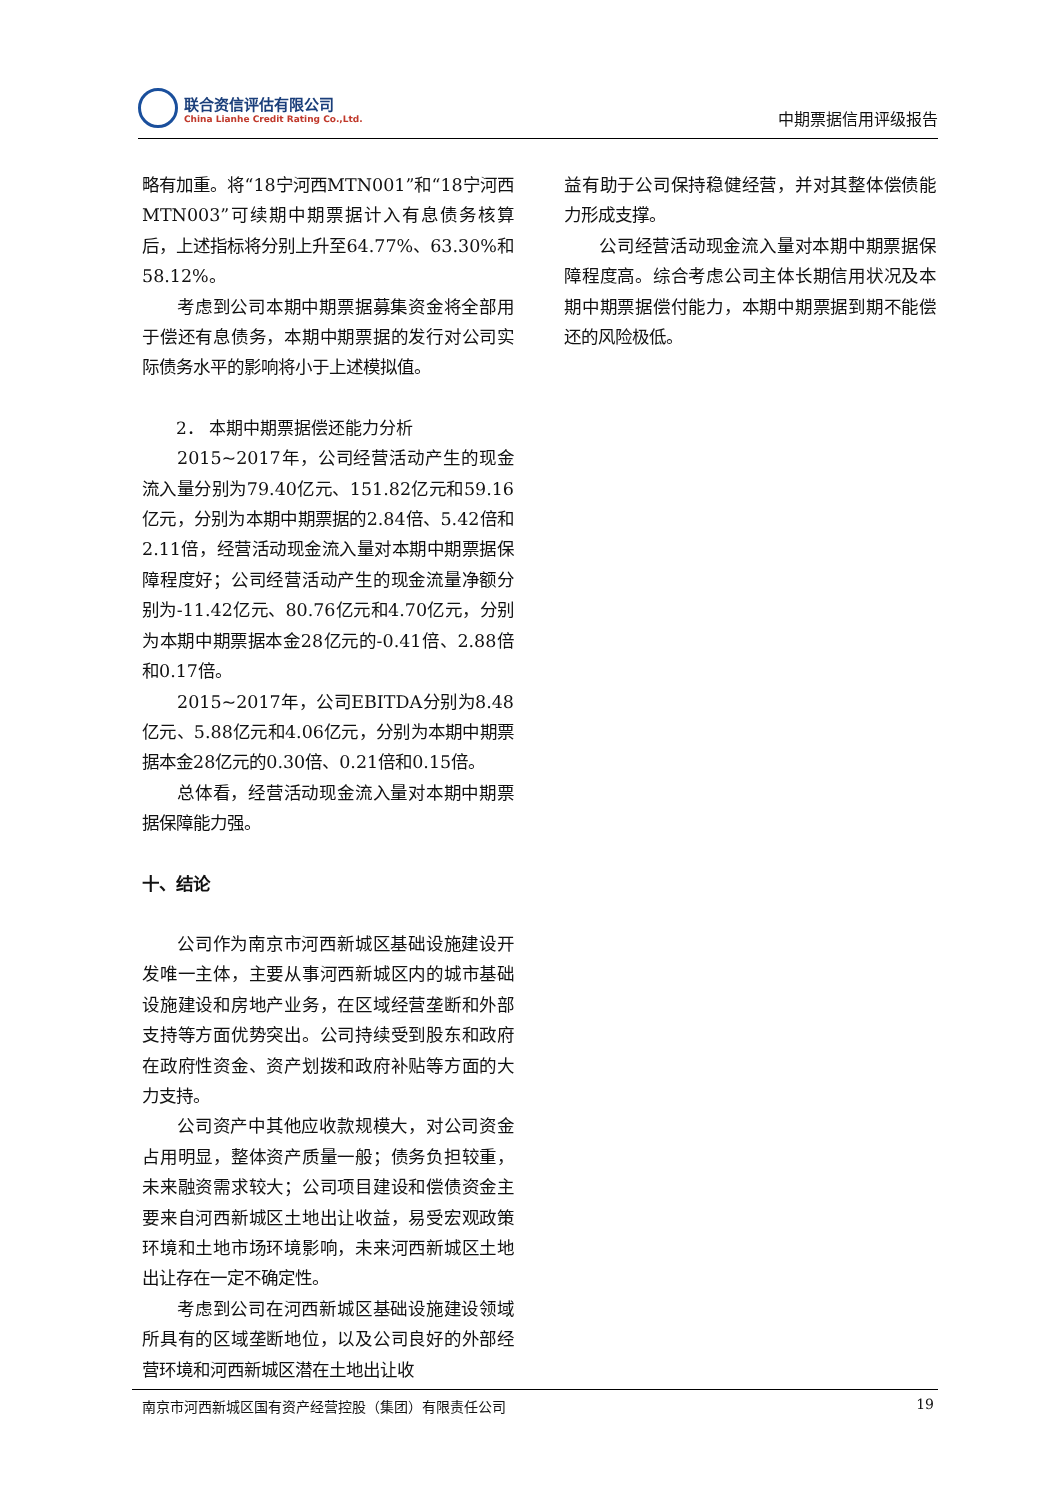联合资信评估有限公司
China Lianhe Credit Rating Co.,Ltd.
中期票据信用评级报告
略有加重。将“18宁河西MTN001”和“18宁河西MTN003”可续期中期票据计入有息债务核算后，上述指标将分别上升至64.77%、63.30%和58.12%。
考虑到公司本期中期票据募集资金将全部用于偿还有息债务，本期中期票据的发行对公司实际债务水平的影响将小于上述模拟值。
2． 本期中期票据偿还能力分析
2015~2017年，公司经营活动产生的现金流入量分别为79.40亿元、151.82亿元和59.16亿元，分别为本期中期票据的2.84倍、5.42倍和2.11倍，经营活动现金流入量对本期中期票据保障程度好；公司经营活动产生的现金流量净额分别为-11.42亿元、80.76亿元和4.70亿元，分别为本期中期票据本金28亿元的-0.41倍、2.88倍和0.17倍。
2015~2017年，公司EBITDA分别为8.48亿元、5.88亿元和4.06亿元，分别为本期中期票据本金28亿元的0.30倍、0.21倍和0.15倍。
总体看，经营活动现金流入量对本期中期票据保障能力强。
十、结论
公司作为南京市河西新城区基础设施建设开发唯一主体，主要从事河西新城区内的城市基础设施建设和房地产业务，在区域经营垄断和外部支持等方面优势突出。公司持续受到股东和政府在政府性资金、资产划拨和政府补贴等方面的大力支持。
公司资产中其他应收款规模大，对公司资金占用明显，整体资产质量一般；债务负担较重，未来融资需求较大；公司项目建设和偿债资金主要来自河西新城区土地出让收益，易受宏观政策环境和土地市场环境影响，未来河西新城区土地出让存在一定不确定性。
考虑到公司在河西新城区基础设施建设领域所具有的区域垄断地位，以及公司良好的外部经营环境和河西新城区潜在土地出让收
益有助于公司保持稳健经营，并对其整体偿债能力形成支撑。
公司经营活动现金流入量对本期中期票据保障程度高。综合考虑公司主体长期信用状况及本期中期票据偿付能力，本期中期票据到期不能偿还的风险极低。
南京市河西新城区国有资产经营控股（集团）有限责任公司 19